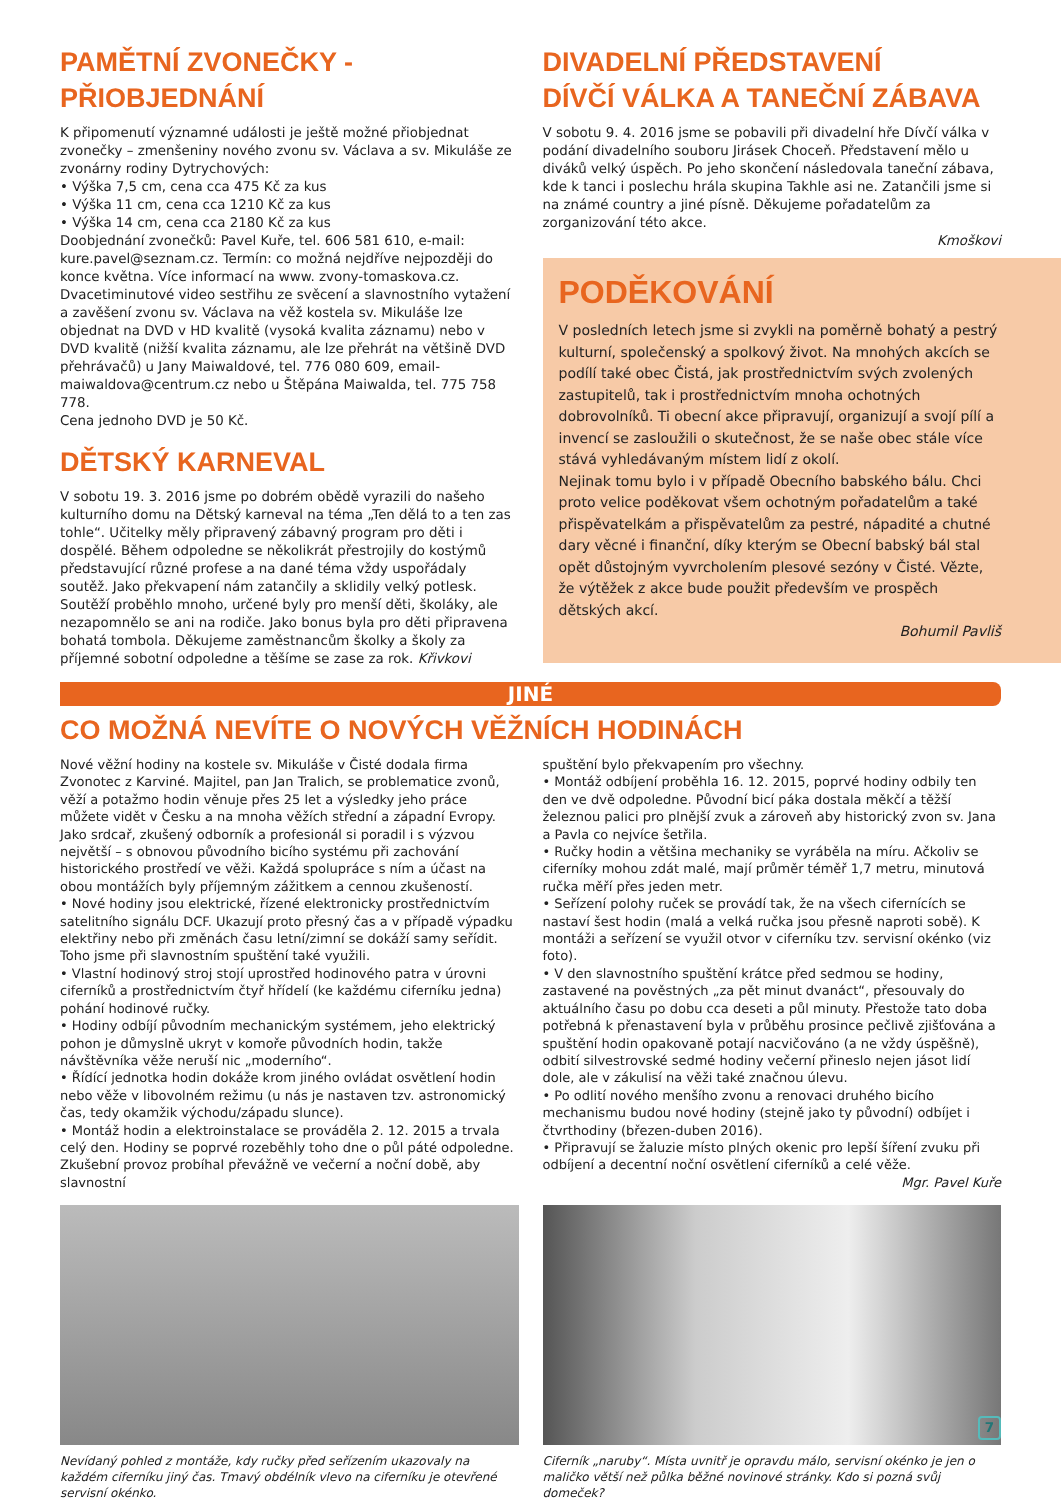PAMĚTNÍ ZVONEČKY - PŘIOBJEDNÁNÍ
K připomenutí významné události je ještě možné přiobjednat zvonečky – zmenšeniny nového zvonu sv. Václava a sv. Mikuláše ze zvonárny rodiny Dytrychových:
• Výška 7,5 cm, cena cca 475 Kč za kus
• Výška 11 cm, cena cca 1210 Kč za kus
• Výška 14 cm, cena cca 2180 Kč za kus
Doobjednání zvonečků: Pavel Kuře, tel. 606 581 610, e-mail: kure.pavel@seznam.cz. Termín: co možná nejdříve nejpozději do konce května. Více informací na www. zvony-tomaskova.cz.
Dvacetiminutové video sestřihu ze svěcení a slavnostního vytažení a zavěšení zvonu sv. Václava na věž kostela sv. Mikuláše lze objednat na DVD v HD kvalitě (vysoká kvalita záznamu) nebo v DVD kvalitě (nižší kvalita záznamu, ale lze přehrát na většině DVD přehrávačů) u Jany Maiwaldové, tel. 776 080 609, email-maiwaldova@centrum.cz nebo u Štěpána Maiwalda, tel. 775 758 778.
Cena jednoho DVD je 50 Kč.
DĚTSKÝ KARNEVAL
V sobotu 19. 3. 2016 jsme po dobrém obědě vyrazili do našeho kulturního domu na Dětský karneval na téma „Ten dělá to a ten zas tohle“. Učitelky měly připravený zábavný program pro děti i dospělé. Během odpoledne se několikrát přestrojily do kostýmů představující různé profese a na dané téma vždy uspořádaly soutěž. Jako překvapení nám zatančily a sklidily velký potlesk. Soutěží proběhlo mnoho, určené byly pro menší děti, školáky, ale nezapomnělo se ani na rodiče. Jako bonus byla pro děti připravena bohatá tombola. Děkujeme zaměstnancům školky a školy za příjemné sobotní odpoledne a těšíme se zase za rok. Křivkovi
DIVADELNÍ PŘEDSTAVENÍ
DÍVČÍ VÁLKA A TANEČNÍ ZÁBAVA
V sobotu 9. 4. 2016 jsme se pobavili při divadelní hře Dívčí válka v podání divadelního souboru Jirásek Choceň. Představení mělo u diváků velký úspěch. Po jeho skončení následovala taneční zábava, kde k tanci i poslechu hrála skupina Takhle asi ne. Zatančili jsme si na známé country a jiné písně. Děkujeme pořadatelům za zorganizování této akce.
Kmoškovi
PODĚKOVÁNÍ
V posledních letech jsme si zvykli na poměrně bohatý a pestrý kulturní, společenský a spolkový život. Na mnohých akcích se podílí také obec Čistá, jak prostřednictvím svých zvolených zastupitelů, tak i prostřednictvím mnoha ochotných dobrovolníků. Ti obecní akce připravují, organizují a svojí pílí a invencí se zasloužili o skutečnost, že se naše obec stále více stává vyhledávaným místem lidí z okolí.
Nejinak tomu bylo i v případě Obecního babského bálu. Chci proto velice poděkovat všem ochotným pořadatelům a také přispěvatelkám a přispěvatelům za pestré, nápadité a chutné dary věcné i finanční, díky kterým se Obecní babský bál stal opět důstojným vyvrcholením plesové sezóny v Čisté. Vězte, že výtěžek z akce bude použit především ve prospěch dětských akcí.
Bohumil Pavliš
JINÉ
CO MOŽNÁ NEVÍTE O NOVÝCH VĚŽNÍCH HODINÁCH
Nové věžní hodiny na kostele sv. Mikuláše v Čisté dodala firma Zvonotec z Karviné. Majitel, pan Jan Tralich, se problematice zvonů, věží a potažmo hodin věnuje přes 25 let a výsledky jeho práce můžete vidět v Česku a na mnoha věžích střední a západní Evropy. Jako srdcař, zkušený odborník a profesionál si poradil i s výzvou největší – s obnovou původního bicího systému při zachování historického prostředí ve věži. Každá spolupráce s ním a účast na obou montážích byly příjemným zážitkem a cennou zkušeností.
• Nové hodiny jsou elektrické, řízené elektronicky prostřednictvím satelitního signálu DCF. Ukazují proto přesný čas a v případě výpadku elektřiny nebo při změnách času letní/zimní se dokáží samy seřídit. Toho jsme při slavnostním spuštění také využili.
• Vlastní hodinový stroj stojí uprostřed hodinového patra v úrovni ciferníků a prostřednictvím čtyř hřídelí (ke každému ciferníku jedna) pohání hodinové ručky.
• Hodiny odbíjí původním mechanickým systémem, jeho elektrický pohon je důmyslně ukryt v komoře původních hodin, takže návštěvníka věže neruší nic „moderního“.
• Řídící jednotka hodin dokáže krom jiného ovládat osvětlení hodin nebo věže v libovolném režimu (u nás je nastaven tzv. astronomický čas, tedy okamžik východu/západu slunce).
• Montáž hodin a elektroinstalace se prováděla 2. 12. 2015 a trvala celý den. Hodiny se poprvé rozeběhly toho dne o půl páté odpoledne. Zkušební provoz probíhal převážně ve večerní a noční době, aby slavnostní
Nevídaný pohled z montáže, kdy ručky před seřízením ukazovaly na každém ciferníku jiný čas. Tmavý obdélník vlevo na ciferníku je otevřené servisní okénko.
spuštění bylo překvapením pro všechny.
• Montáž odbíjení proběhla 16. 12. 2015, poprvé hodiny odbily ten den ve dvě odpoledne. Původní bicí páka dostala měkčí a těžší železnou palici pro plnější zvuk a zároveň aby historický zvon sv. Jana a Pavla co nejvíce šetřila.
• Ručky hodin a většina mechaniky se vyráběla na míru. Ačkoliv se ciferníky mohou zdát malé, mají průměr téměř 1,7 metru, minutová ručka měří přes jeden metr.
• Seřízení polohy ruček se provádí tak, že na všech cifernících se nastaví šest hodin (malá a velká ručka jsou přesně naproti sobě). K montáži a seřízení se využil otvor v ciferníku tzv. servisní okénko (viz foto).
• V den slavnostního spuštění krátce před sedmou se hodiny, zastavené na pověstných „za pět minut dvanáct“, přesouvaly do aktuálního času po dobu cca deseti a půl minuty. Přestože tato doba potřebná k přenastavení byla v průběhu prosince pečlivě zjišťována a spuštění hodin opakovaně potají nacvičováno (a ne vždy úspěšně), odbití silvestrovské sedmé hodiny večerní přineslo nejen jásot lidí dole, ale v zákulisí na věži také značnou úlevu.
• Po odlití nového menšího zvonu a renovaci druhého bicího mechanismu budou nové hodiny (stejně jako ty původní) odbíjet i čtvrthodiny (březen-duben 2016).
• Připravují se žaluzie místo plných okenic pro lepší šíření zvuku při odbíjení a decentní noční osvětlení ciferníků a celé věže.
Mgr. Pavel Kuře
Ciferník „naruby“. Místa uvnitř je opravdu málo, servisní okénko je jen o maličko větší než půlka běžné novinové stránky. Kdo si pozná svůj domeček?
7